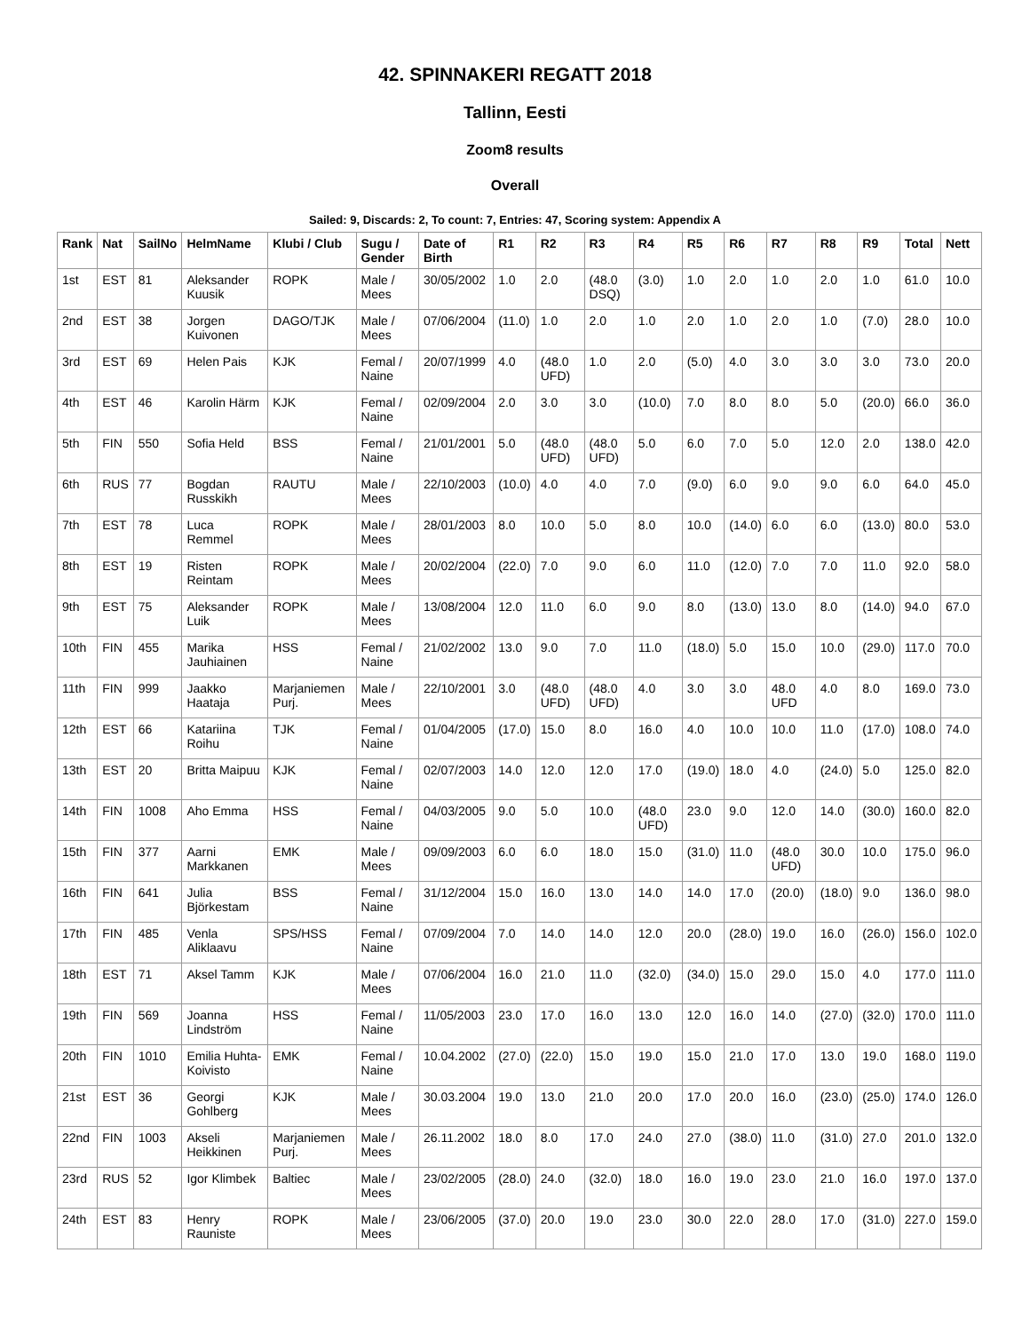42. SPINNAKERI REGATT 2018
Tallinn, Eesti
Zoom8 results
Overall
Sailed: 9, Discards: 2, To count: 7, Entries: 47, Scoring system: Appendix A
| Rank | Nat | SailNo | HelmName | Klubi / Club | Sugu / Gender | Date of Birth | R1 | R2 | R3 | R4 | R5 | R6 | R7 | R8 | R9 | Total | Nett |
| --- | --- | --- | --- | --- | --- | --- | --- | --- | --- | --- | --- | --- | --- | --- | --- | --- | --- |
| 1st | EST | 81 | Aleksander Kuusik | ROPK | Male / Mees | 30/05/2002 | 1.0 | 2.0 | (48.0 DSQ) | (3.0) | 1.0 | 2.0 | 1.0 | 2.0 | 1.0 | 61.0 | 10.0 |
| 2nd | EST | 38 | Jorgen Kuivonen | DAGO/TJK | Male / Mees | 07/06/2004 | (11.0) | 1.0 | 2.0 | 1.0 | 2.0 | 1.0 | 2.0 | 1.0 | (7.0) | 28.0 | 10.0 |
| 3rd | EST | 69 | Helen Pais | KJK | Femal / Naine | 20/07/1999 | 4.0 | (48.0 UFD) | 1.0 | 2.0 | (5.0) | 4.0 | 3.0 | 3.0 | 3.0 | 73.0 | 20.0 |
| 4th | EST | 46 | Karolin Härm | KJK | Femal / Naine | 02/09/2004 | 2.0 | 3.0 | 3.0 | (10.0) | 7.0 | 8.0 | 8.0 | 5.0 | (20.0) | 66.0 | 36.0 |
| 5th | FIN | 550 | Sofia Held | BSS | Femal / Naine | 21/01/2001 | 5.0 | (48.0 UFD) | (48.0 UFD) | 5.0 | 6.0 | 7.0 | 5.0 | 12.0 | 2.0 | 138.0 | 42.0 |
| 6th | RUS | 77 | Bogdan Russkikh | RAUTU | Male / Mees | 22/10/2003 | (10.0) | 4.0 | 4.0 | 7.0 | (9.0) | 6.0 | 9.0 | 9.0 | 6.0 | 64.0 | 45.0 |
| 7th | EST | 78 | Luca Remmel | ROPK | Male / Mees | 28/01/2003 | 8.0 | 10.0 | 5.0 | 8.0 | 10.0 | (14.0) | 6.0 | 6.0 | (13.0) | 80.0 | 53.0 |
| 8th | EST | 19 | Risten Reintam | ROPK | Male / Mees | 20/02/2004 | (22.0) | 7.0 | 9.0 | 6.0 | 11.0 | (12.0) | 7.0 | 7.0 | 11.0 | 92.0 | 58.0 |
| 9th | EST | 75 | Aleksander Luik | ROPK | Male / Mees | 13/08/2004 | 12.0 | 11.0 | 6.0 | 9.0 | 8.0 | (13.0) | 13.0 | 8.0 | (14.0) | 94.0 | 67.0 |
| 10th | FIN | 455 | Marika Jauhiainen | HSS | Femal / Naine | 21/02/2002 | 13.0 | 9.0 | 7.0 | 11.0 | (18.0) | 5.0 | 15.0 | 10.0 | (29.0) | 117.0 | 70.0 |
| 11th | FIN | 999 | Jaakko Haataja | Marjaniemen Purj. | Male / Mees | 22/10/2001 | 3.0 | (48.0 UFD) | (48.0 UFD) | 4.0 | 3.0 | 3.0 | 48.0 UFD | 4.0 | 8.0 | 169.0 | 73.0 |
| 12th | EST | 66 | Katariina Roihu | TJK | Femal / Naine | 01/04/2005 | (17.0) | 15.0 | 8.0 | 16.0 | 4.0 | 10.0 | 10.0 | 11.0 | (17.0) | 108.0 | 74.0 |
| 13th | EST | 20 | Britta Maipuu | KJK | Femal / Naine | 02/07/2003 | 14.0 | 12.0 | 12.0 | 17.0 | (19.0) | 18.0 | 4.0 | (24.0) | 5.0 | 125.0 | 82.0 |
| 14th | FIN | 1008 | Aho Emma | HSS | Femal / Naine | 04/03/2005 | 9.0 | 5.0 | 10.0 | (48.0 UFD) | 23.0 | 9.0 | 12.0 | 14.0 | (30.0) | 160.0 | 82.0 |
| 15th | FIN | 377 | Aarni Markkanen | EMK | Male / Mees | 09/09/2003 | 6.0 | 6.0 | 18.0 | 15.0 | (31.0) | 11.0 | (48.0 UFD) | 30.0 | 10.0 | 175.0 | 96.0 |
| 16th | FIN | 641 | Julia Björkestam | BSS | Femal / Naine | 31/12/2004 | 15.0 | 16.0 | 13.0 | 14.0 | 14.0 | 17.0 | (20.0) | (18.0) | 9.0 | 136.0 | 98.0 |
| 17th | FIN | 485 | Venla Aliklaavu | SPS/HSS | Femal / Naine | 07/09/2004 | 7.0 | 14.0 | 14.0 | 12.0 | 20.0 | (28.0) | 19.0 | 16.0 | (26.0) | 156.0 | 102.0 |
| 18th | EST | 71 | Aksel Tamm | KJK | Male / Mees | 07/06/2004 | 16.0 | 21.0 | 11.0 | (32.0) | (34.0) | 15.0 | 29.0 | 15.0 | 4.0 | 177.0 | 111.0 |
| 19th | FIN | 569 | Joanna Lindström | HSS | Femal / Naine | 11/05/2003 | 23.0 | 17.0 | 16.0 | 13.0 | 12.0 | 16.0 | 14.0 | (27.0) | (32.0) | 170.0 | 111.0 |
| 20th | FIN | 1010 | Emilia Huhta-Koivisto | EMK | Femal / Naine | 10.04.2002 | (27.0) | (22.0) | 15.0 | 19.0 | 15.0 | 21.0 | 17.0 | 13.0 | 19.0 | 168.0 | 119.0 |
| 21st | EST | 36 | Georgi Gohlberg | KJK | Male / Mees | 30.03.2004 | 19.0 | 13.0 | 21.0 | 20.0 | 17.0 | 20.0 | 16.0 | (23.0) | (25.0) | 174.0 | 126.0 |
| 22nd | FIN | 1003 | Akseli Heikkinen | Marjaniemen Purj. | Male / Mees | 26.11.2002 | 18.0 | 8.0 | 17.0 | 24.0 | 27.0 | (38.0) | 11.0 | (31.0) | 27.0 | 201.0 | 132.0 |
| 23rd | RUS | 52 | Igor Klimbek | Baltiec | Male / Mees | 23/02/2005 | (28.0) | 24.0 | (32.0) | 18.0 | 16.0 | 19.0 | 23.0 | 21.0 | 16.0 | 197.0 | 137.0 |
| 24th | EST | 83 | Henry Rauniste | ROPK | Male / Mees | 23/06/2005 | (37.0) | 20.0 | 19.0 | 23.0 | 30.0 | 22.0 | 28.0 | 17.0 | (31.0) | 227.0 | 159.0 |